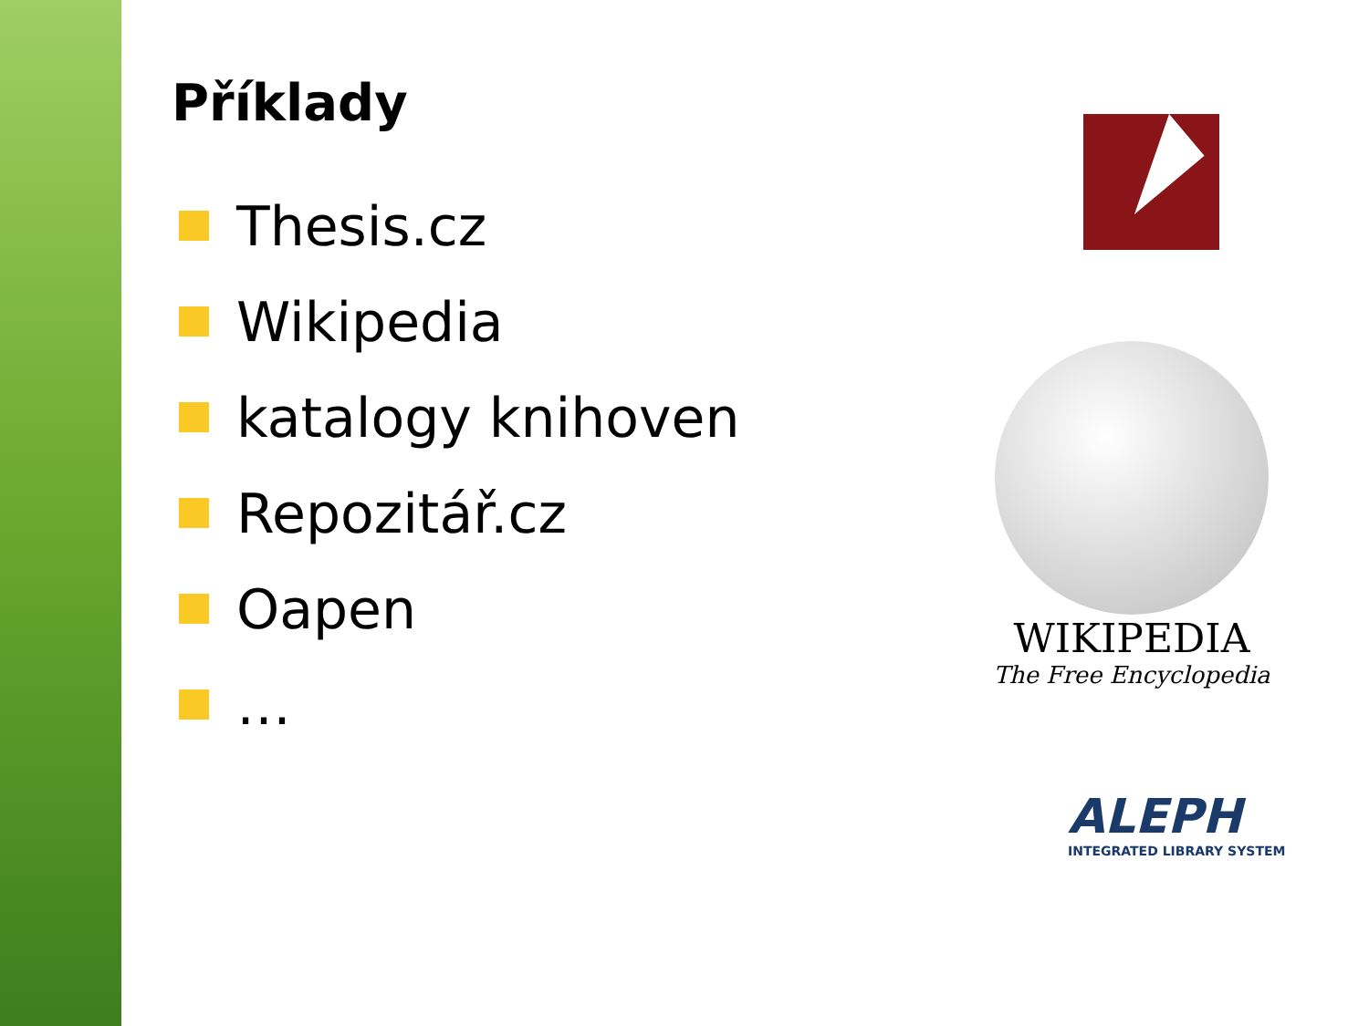Příklady
Thesis.cz
Wikipedia
katalogy knihoven
Repozitář.cz
Oapen
…
WIKIPEDIA
The Free Encyclopedia
ALEPH
INTEGRATED LIBRARY SYSTEM